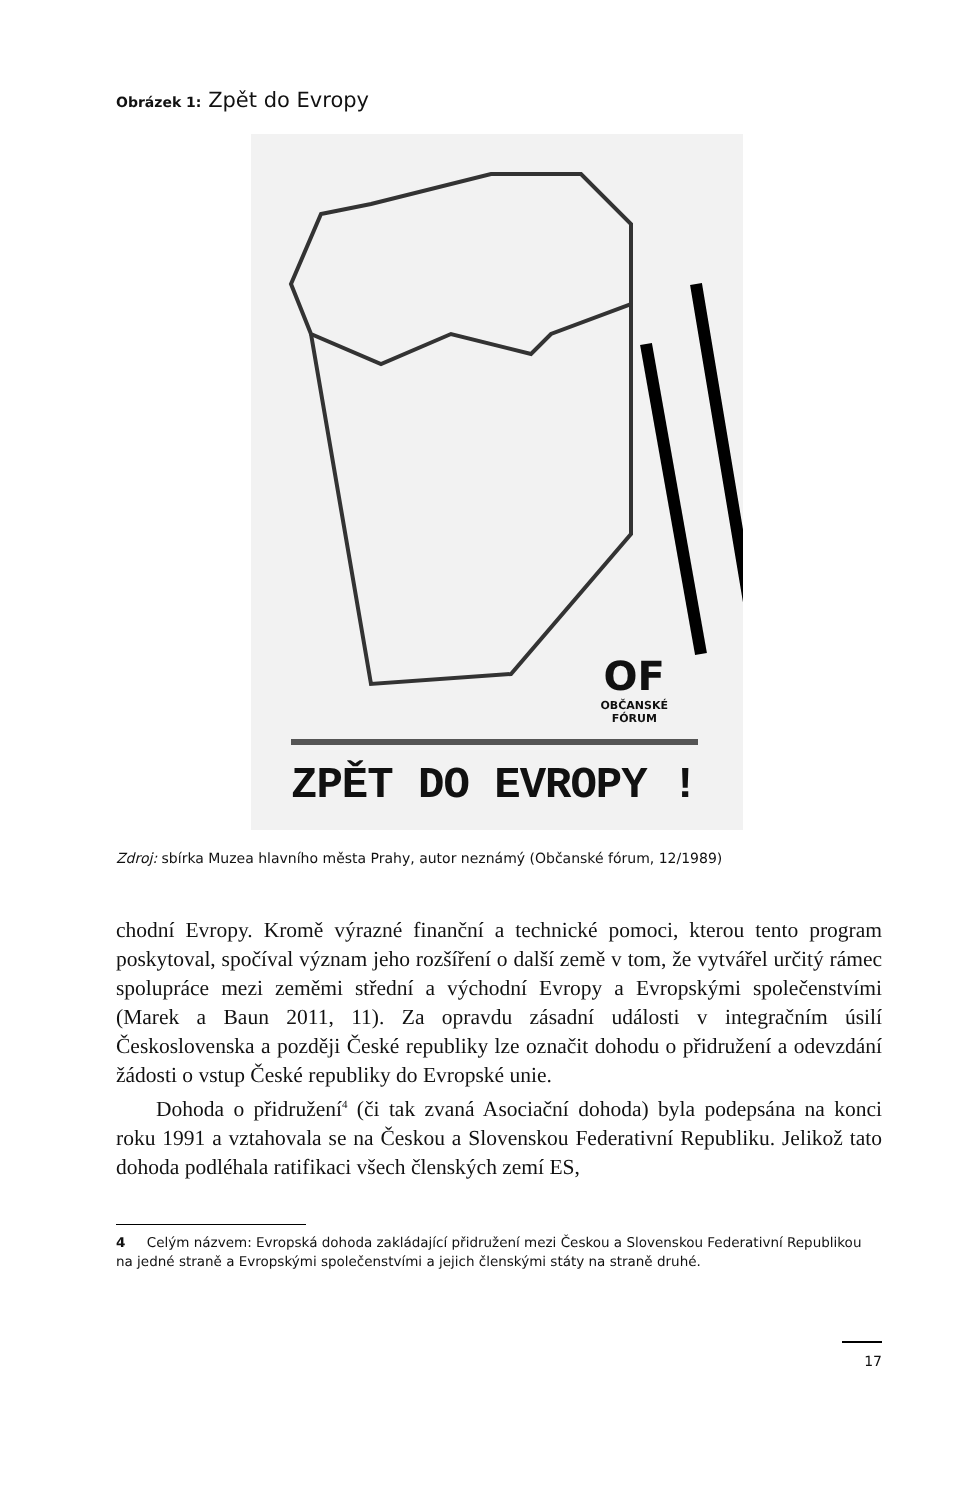Obrázek 1: Zpět do Evropy
OF
OBČANSKÉ
FÓRUM
ZPĚT DO EVROPY !
Zdroj: sbírka Muzea hlavního města Prahy, autor neznámý (Občanské fórum, 12/1989)
chodní Evropy. Kromě výrazné finanční a technické pomoci, kterou tento program poskytoval, spočíval význam jeho rozšíření o další země v tom, že vytvářel určitý rámec spolupráce mezi zeměmi střední a východní Evropy a Evropskými společenstvími (Marek a Baun 2011, 11). Za opravdu zásadní události v integračním úsilí Československa a později České republiky lze označit dohodu o přidružení a odevzdání žádosti o vstup České republiky do Evropské unie.
Dohoda o přidružení<sup>4</sup> (či tak zvaná Asociační dohoda) byla podepsána na konci roku 1991 a vztahovala se na Českou a Slovenskou Federativní Republiku. Jelikož tato dohoda podléhala ratifikaci všech členských zemí ES,
4 Celým názvem: Evropská dohoda zakládající přidružení mezi Českou a Slovenskou Federativní Republikou na jedné straně a Evropskými společenstvími a jejich členskými státy na straně druhé.
17